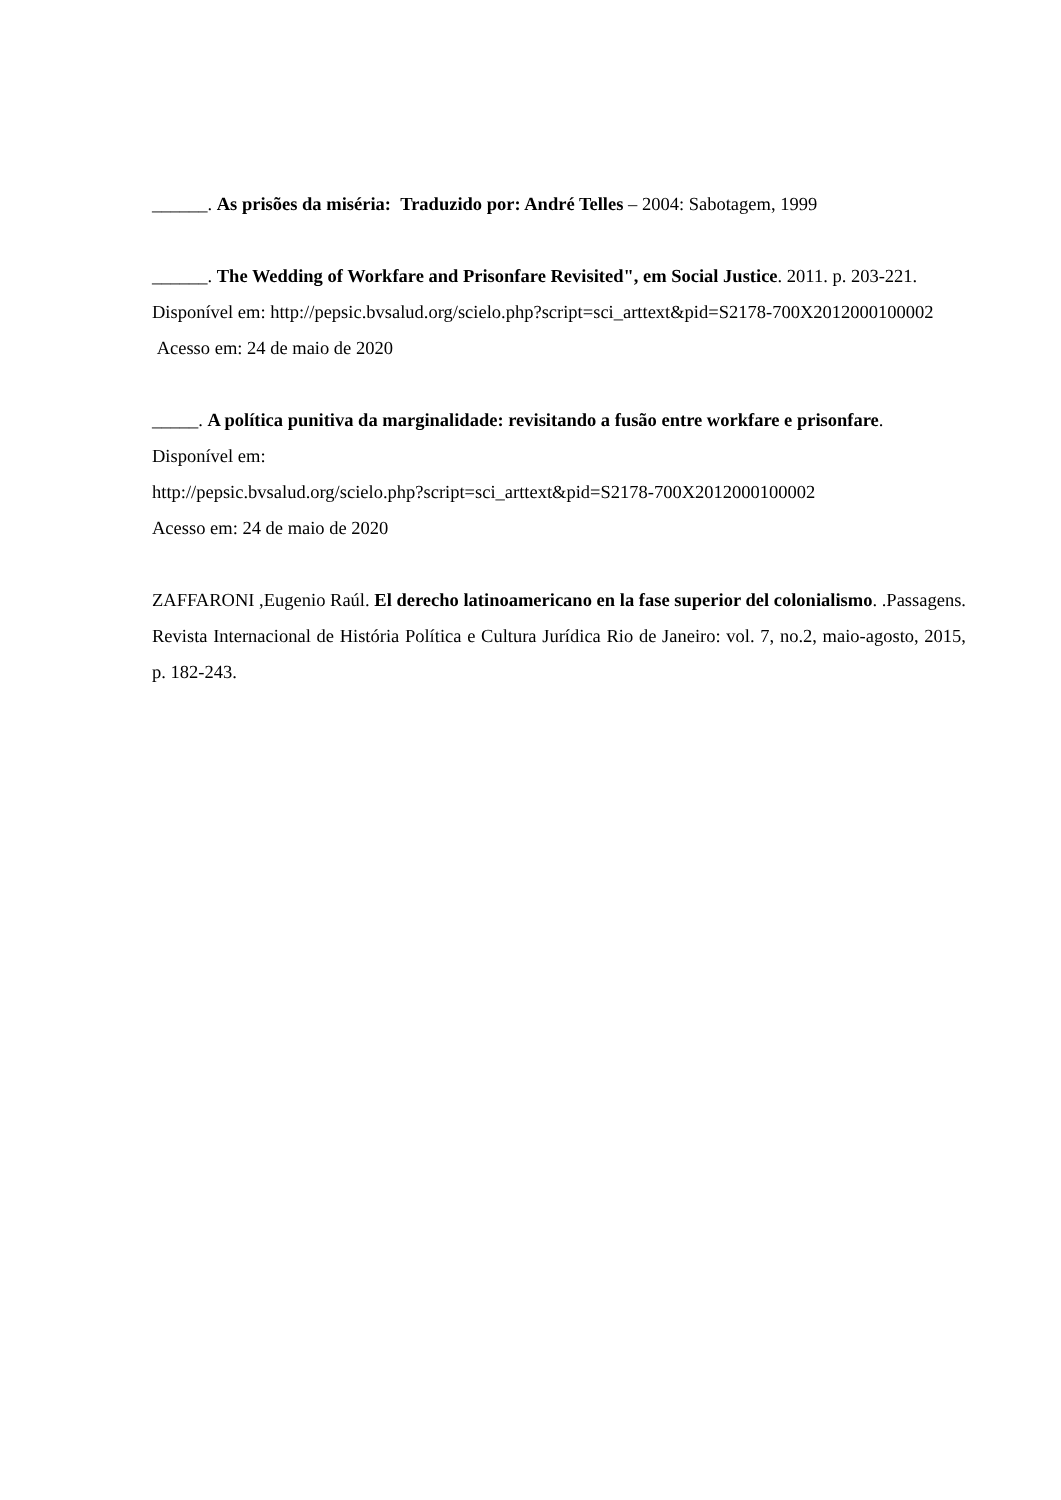______. As prisões da miséria: Traduzido por: André Telles – 2004: Sabotagem, 1999
______. The Wedding of Workfare and Prisonfare Revisited", em Social Justice. 2011. p. 203-221. Disponível em: http://pepsic.bvsalud.org/scielo.php?script=sci_arttext&pid=S2178-700X2012000100002 Acesso em: 24 de maio de 2020
_____. A política punitiva da marginalidade: revisitando a fusão entre workfare e prisonfare. Disponível em:
http://pepsic.bvsalud.org/scielo.php?script=sci_arttext&pid=S2178-700X2012000100002
Acesso em: 24 de maio de 2020
ZAFFARONI ,Eugenio Raúl. El derecho latinoamericano en la fase superior del colonialismo. .Passagens. Revista Internacional de História Política e Cultura Jurídica Rio de Janeiro: vol. 7, no.2, maio-agosto, 2015, p. 182-243.